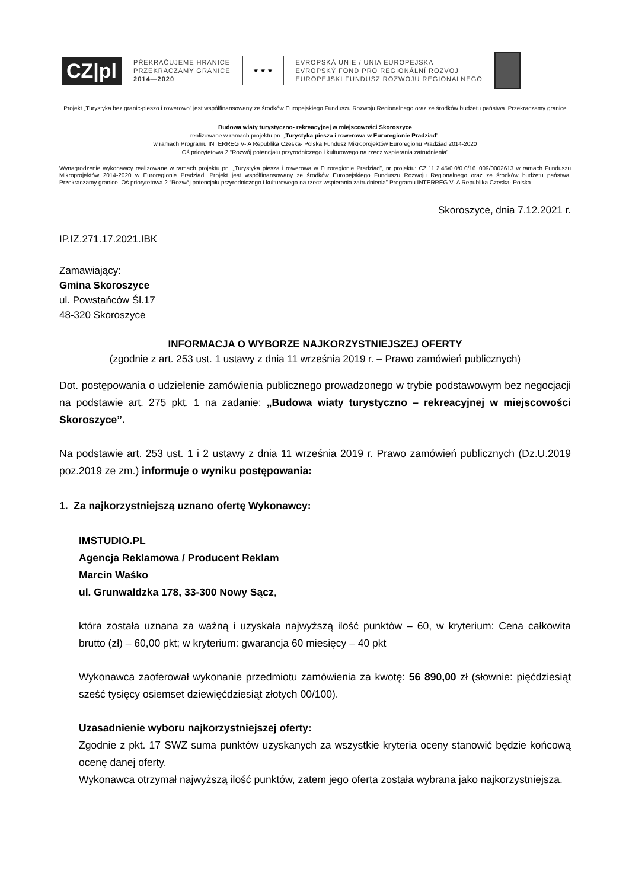CZ|pl
PŘEKRAČUJEME HRANICE
PRZEKRACZAMY GRANICE
2014—2020
★ ★ ★
EVROPSKÁ UNIE / UNIA EUROPEJSKA
EVROPSKÝ FOND PRO REGIONÁLNÍ ROZVOJ
EUROPEJSKI FUNDUSZ ROZWOJU REGIONALNEGO
Projekt „Turystyka bez granic-pieszo i rowerowo” jest współfinansowany ze środków Europejskiego Funduszu Rozwoju Regionalnego oraz ze środków budżetu państwa. Przekraczamy granice
Budowa wiaty turystyczno- rekreacyjnej w miejscowości Skoroszyce
realizowane w ramach projektu pn. „Turystyka piesza i rowerowa w Euroregionie Pradziad”.
w ramach Programu INTERREG V- A Republika Czeska- Polska Fundusz Mikroprojektów Euroregionu Pradziad 2014-2020
Oś priorytetowa 2 “Rozwój potencjału przyrodniczego i kulturowego na rzecz wspierania zatrudnienia”
Wynagrodzenie wykonawcy realizowane w ramach projektu pn. „Turystyka piesza i rowerowa w Euroregionie Pradziad”, nr projektu: CZ.11.2.45/0.0/0.0/16_009/0002613 w ramach Funduszu Mikroprojektów 2014-2020 w Euroregionie Pradziad. Projekt jest współfinansowany ze środków Europejskiego Funduszu Rozwoju Regionalnego oraz ze środków budżetu państwa. Przekraczamy granice. Oś priorytetowa 2 “Rozwój potencjału przyrodniczego i kulturowego na rzecz wspierania zatrudnienia” Programu INTERREG V- A Republika Czeska- Polska.
Skoroszyce, dnia 7.12.2021 r.
IP.IZ.271.17.2021.IBK
Zamawiający:
Gmina Skoroszyce
ul. Powstańców Śl.17
48-320 Skoroszyce
INFORMACJA O WYBORZE NAJKORZYSTNIEJSZEJ OFERTY
(zgodnie z art. 253 ust. 1 ustawy z dnia 11 września 2019 r. – Prawo zamówień publicznych)
Dot. postępowania o udzielenie zamówienia publicznego prowadzonego w trybie podstawowym bez negocjacji na podstawie art. 275 pkt. 1 na zadanie: „Budowa wiaty turystyczno – rekreacyjnej w miejscowości Skoroszyce”.
Na podstawie art. 253 ust. 1 i 2 ustawy z dnia 11 września 2019 r. Prawo zamówień publicznych (Dz.U.2019 poz.2019 ze zm.) informuje o wyniku postępowania:
1. Za najkorzystniejszą uznano ofertę Wykonawcy:
IMSTUDIO.PL
Agencja Reklamowa / Producent Reklam
Marcin Waśko
ul. Grunwaldzka 178, 33-300 Nowy Sącz,
która została uznana za ważną i uzyskała najwyższą ilość punktów – 60, w kryterium: Cena całkowita brutto (zł) – 60,00 pkt; w kryterium: gwarancja 60 miesięcy – 40 pkt
Wykonawca zaoferował wykonanie przedmiotu zamówienia za kwotę: 56 890,00 zł (słownie: pięćdziesiąt sześć tysięcy osiemset dziewięćdziesiąt złotych 00/100).
Uzasadnienie wyboru najkorzystniejszej oferty:
Zgodnie z pkt. 17 SWZ suma punktów uzyskanych za wszystkie kryteria oceny stanowić będzie końcową ocenę danej oferty.
Wykonawca otrzymał najwyższą ilość punktów, zatem jego oferta została wybrana jako najkorzystniejsza.